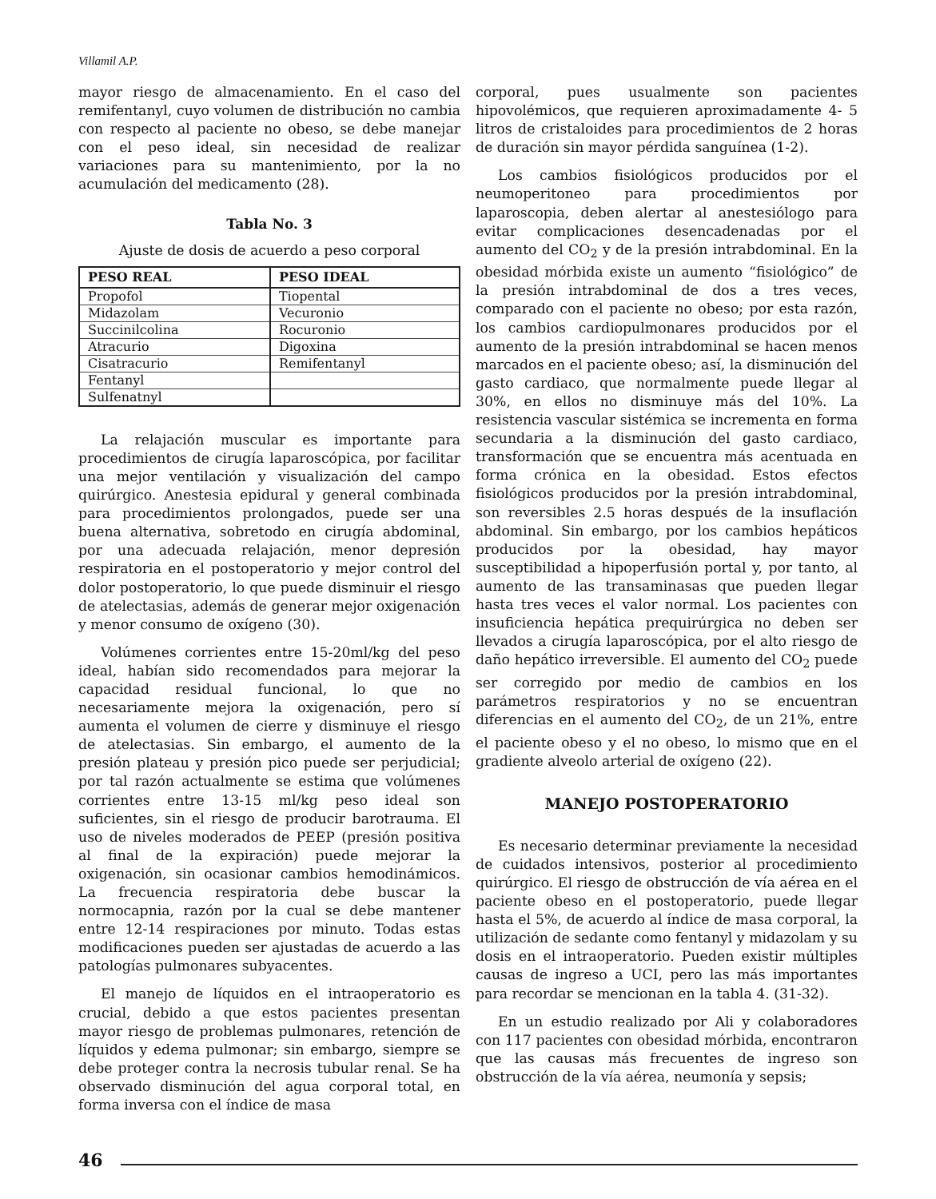Villamil A.P.
mayor riesgo de almacenamiento. En el caso del remifentanyl, cuyo volumen de distribución no cambia con respecto al paciente no obeso, se debe manejar con el peso ideal, sin necesidad de realizar variaciones para su mantenimiento, por la no acumulación del medicamento (28).
Tabla No. 3
Ajuste de dosis de acuerdo a peso corporal
| PESO REAL | PESO IDEAL |
| --- | --- |
| Propofol | Tiopental |
| Midazolam | Vecuronio |
| Succinilcolina | Rocuronio |
| Atracurio | Digoxina |
| Cisatracurio | Remifentanyl |
| Fentanyl | |
| Sulfenatnyl | |
La relajación muscular es importante para procedimientos de cirugía laparoscópica, por facilitar una mejor ventilación y visualización del campo quirúrgico. Anestesia epidural y general combinada para procedimientos prolongados, puede ser una buena alternativa, sobretodo en cirugía abdominal, por una adecuada relajación, menor depresión respiratoria en el postoperatorio y mejor control del dolor postoperatorio, lo que puede disminuir el riesgo de atelectasias, además de generar mejor oxigenación y menor consumo de oxígeno (30).
Volúmenes corrientes entre 15-20ml/kg del peso ideal, habían sido recomendados para mejorar la capacidad residual funcional, lo que no necesariamente mejora la oxigenación, pero sí aumenta el volumen de cierre y disminuye el riesgo de atelectasias. Sin embargo, el aumento de la presión plateau y presión pico puede ser perjudicial; por tal razón actualmente se estima que volúmenes corrientes entre 13-15 ml/kg peso ideal son suficientes, sin el riesgo de producir barotrauma. El uso de niveles moderados de PEEP (presión positiva al final de la expiración) puede mejorar la oxigenación, sin ocasionar cambios hemodinámicos. La frecuencia respiratoria debe buscar la normocapnia, razón por la cual se debe mantener entre 12-14 respiraciones por minuto. Todas estas modificaciones pueden ser ajustadas de acuerdo a las patologías pulmonares subyacentes.
El manejo de líquidos en el intraoperatorio es crucial, debido a que estos pacientes presentan mayor riesgo de problemas pulmonares, retención de líquidos y edema pulmonar; sin embargo, siempre se debe proteger contra la necrosis tubular renal. Se ha observado disminución del agua corporal total, en forma inversa con el índice de masa
corporal, pues usualmente son pacientes hipovolémicos, que requieren aproximadamente 4- 5 litros de cristaloides para procedimientos de 2 horas de duración sin mayor pérdida sanguínea (1-2).
Los cambios fisiológicos producidos por el neumoperitoneo para procedimientos por laparoscopia, deben alertar al anestesiólogo para evitar complicaciones desencadenadas por el aumento del CO<sub>2</sub> y de la presión intrabdominal. En la obesidad mórbida existe un aumento “fisiológico” de la presión intrabdominal de dos a tres veces, comparado con el paciente no obeso; por esta razón, los cambios cardiopulmonares producidos por el aumento de la presión intrabdominal se hacen menos marcados en el paciente obeso; así, la disminución del gasto cardiaco, que normalmente puede llegar al 30%, en ellos no disminuye más del 10%. La resistencia vascular sistémica se incrementa en forma secundaria a la disminución del gasto cardiaco, transformación que se encuentra más acentuada en forma crónica en la obesidad. Estos efectos fisiológicos producidos por la presión intrabdominal, son reversibles 2.5 horas después de la insuflación abdominal. Sin embargo, por los cambios hepáticos producidos por la obesidad, hay mayor susceptibilidad a hipoperfusión portal y, por tanto, al aumento de las transaminasas que pueden llegar hasta tres veces el valor normal. Los pacientes con insuficiencia hepática prequirúrgica no deben ser llevados a cirugía laparoscópica, por el alto riesgo de daño hepático irreversible. El aumento del CO<sub>2</sub> puede ser corregido por medio de cambios en los parámetros respiratorios y no se encuentran diferencias en el aumento del CO<sub>2</sub>, de un 21%, entre el paciente obeso y el no obeso, lo mismo que en el gradiente alveolo arterial de oxígeno (22).
MANEJO POSTOPERATORIO
Es necesario determinar previamente la necesidad de cuidados intensivos, posterior al procedimiento quirúrgico. El riesgo de obstrucción de vía aérea en el paciente obeso en el postoperatorio, puede llegar hasta el 5%, de acuerdo al índice de masa corporal, la utilización de sedante como fentanyl y midazolam y su dosis en el intraoperatorio. Pueden existir múltiples causas de ingreso a UCI, pero las más importantes para recordar se mencionan en la tabla 4. (31-32).
En un estudio realizado por Ali y colaboradores con 117 pacientes con obesidad mórbida, encontraron que las causas más frecuentes de ingreso son obstrucción de la vía aérea, neumonía y sepsis;
46